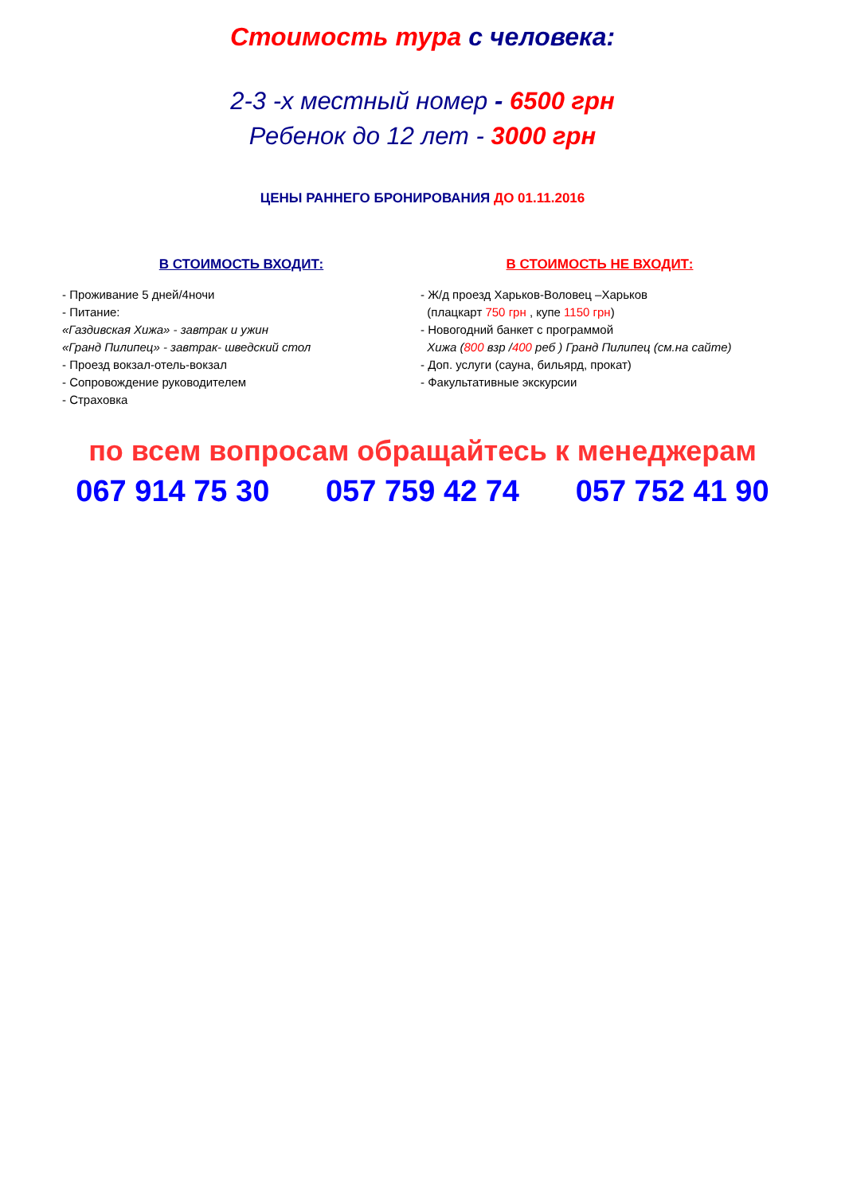Стоимость тура с человека:
2-3 -х местный номер - 6500 грн
Ребенок до 12 лет - 3000 грн
ЦЕНЫ РАННЕГО БРОНИРОВАНИЯ ДО 01.11.2016
В СТОИМОСТЬ ВХОДИТ:
- Проживание 5 дней/4ночи
- Питание:
«Газдивская Хижа» - завтрак и ужин
«Гранд Пилипец» - завтрак- шведский стол
- Проезд вокзал-отель-вокзал
- Сопровождение руководителем
- Страховка
В СТОИМОСТЬ НЕ ВХОДИТ:
- Ж/д проезд Харьков-Воловец –Харьков
(плацкарт 750 грн , купе 1150 грн)
- Новогодний банкет с программой
Хижа (800 взр /400 реб ) Гранд Пилипец (см.на сайте)
- Доп. услуги (сауна, бильярд, прокат)
- Факультативные экскурсии
по всем вопросам обращайтесь к менеджерам
067 914 75 30 057 759 42 74 057 752 41 90